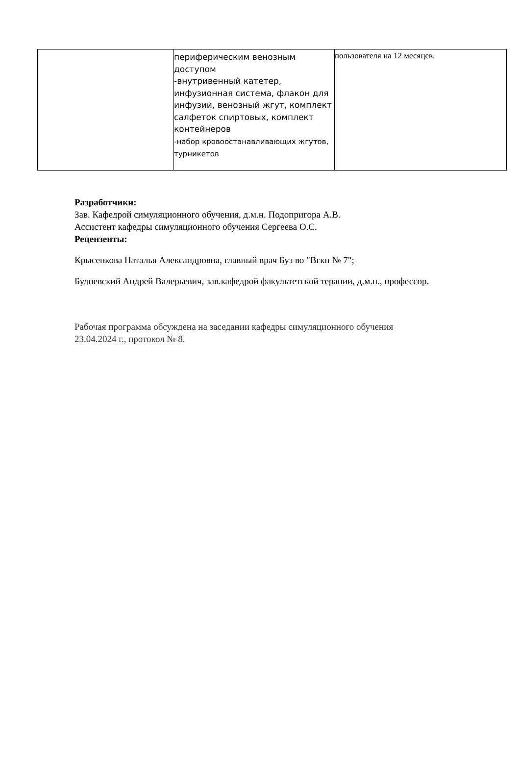| | периферическим венозным доступом -внутривенный катетер, инфузионная система, флакон для инфузии, венозный жгут, комплект салфеток спиртовых, комплект контейнеров -набор кровоостанавливающих жгутов, турникетов | пользователя на 12 месяцев. |
Разработчики:
Зав. Кафедрой симуляционного обучения, д.м.н. Подопригора А.В.
Ассистент кафедры симуляционного обучения Сергеева О.С.
Рецензенты:
Крысенкова Наталья Александровна, главный врач Буз во "Вгкп № 7";
Будневский Андрей Валерьевич, зав.кафедрой факультетской терапии, д.м.н., профессор.
Рабочая программа обсуждена на заседании кафедры симуляционного обучения
23.04.2024 г., протокол № 8.